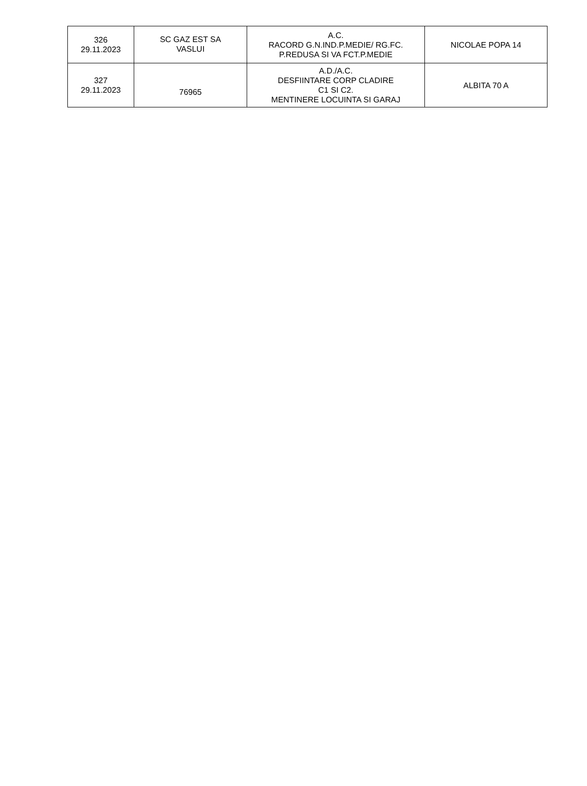| 326 29.11.2023 | SC GAZ EST SA VASLUI | A.C. RACORD G.N.IND.P.MEDIE/ RG.FC. P.REDUSA SI VA FCT.P.MEDIE | NICOLAE POPA 14 |
| 327 29.11.2023 | 76965 | A.D./A.C. DESFIINTARE CORP CLADIRE C1 SI C2. MENTINERE LOCUINTA SI GARAJ | ALBITA 70 A |